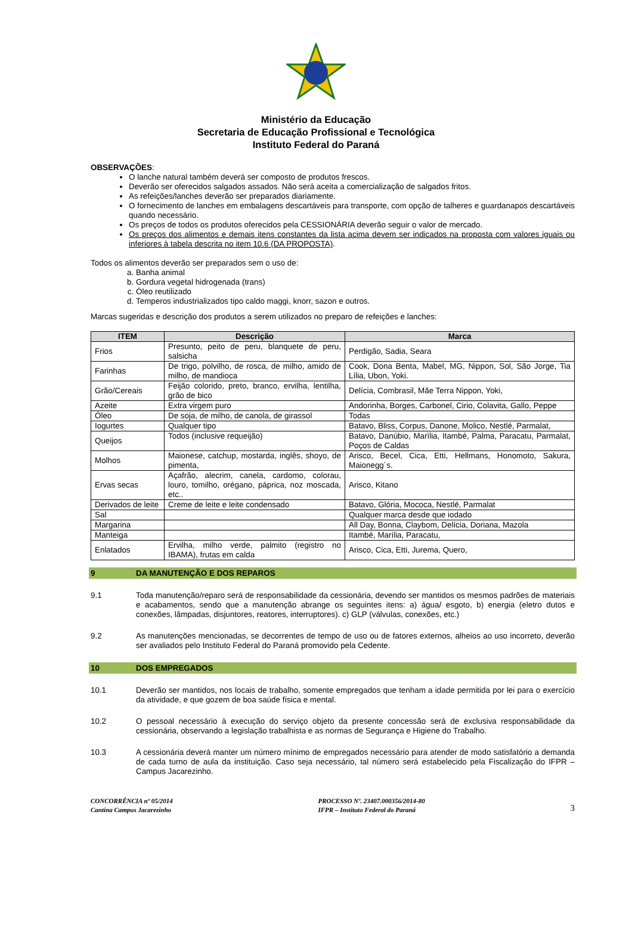Ministério da Educação
Secretaria de Educação Profissional e Tecnológica
Instituto Federal do Paraná
OBSERVAÇÕES:
O lanche natural também deverá ser composto de produtos frescos.
Deverão ser oferecidos salgados assados. Não será aceita a comercialização de salgados fritos.
As refeições/lanches deverão ser preparados diariamente.
O fornecimento de lanches em embalagens descartáveis para transporte, com opção de talheres e guardanapos descartáveis quando necessário.
Os preços de todos os produtos oferecidos pela CESSIONÁRIA deverão seguir o valor de mercado.
Os preços dos alimentos e demais itens constantes da lista acima devem ser indicados na proposta com valores iguais ou inferiores à tabela descrita no item 10.6 (DA PROPOSTA).
Todos os alimentos deverão ser preparados sem o uso de:
a. Banha animal
b. Gordura vegetal hidrogenada (trans)
c. Óleo reutilizado
d. Temperos industrializados tipo caldo maggi, knorr, sazon e outros.
Marcas sugeridas e descrição dos produtos a serem utilizados no preparo de refeições e lanches:
| ITEM | Descrição | Marca |
| --- | --- | --- |
| Frios | Presunto, peito de peru, blanquete de peru, salsicha | Perdigão, Sadia, Seara |
| Farinhas | De trigo, polvilho, de rosca, de milho, amido de milho, de mandioca | Cook, Dona Benta, Mabel, MG, Nippon, Sol, São Jorge, Tia Lília, Ubon, Yoki. |
| Grão/Cereais | Feijão colorido, preto, branco, ervilha, lentilha, grão de bico | Delícia, Combrasil, Mãe Terra Nippon, Yoki, |
| Azeite | Extra virgem puro | Andorinha, Borges, Carbonel, Cirio, Colavita, Gallo, Peppe |
| Óleo | De soja, de milho, de canola, de girassol | Todas |
| Iogurtes | Qualquer tipo | Batavo, Bliss, Corpus, Danone, Molico, Nestlé, Parmalat, |
| Queijos | Todos (inclusive requeijão) | Batavo, Danúbio, Marília, Itambé, Palma, Paracatu, Parmalat, Poços de Caldas |
| Molhos | Maionese, catchup, mostarda, inglês, shoyo, de pimenta, | Arisco, Becel, Cica, Etti, Hellmans, Honomoto, Sakura, Maionegg´s. |
| Ervas secas | Açafrão, alecrim, canela, cardomo, colorau, louro, tomilho, orégano, páprica, noz moscada, etc.. | Arisco, Kitano |
| Derivados de leite | Creme de leite e leite condensado | Batavo, Glória, Mococa, Nestlé, Parmalat |
| Sal | | Qualquer marca desde que iodado |
| Margarina | | All Day, Bonna, Claybom, Delícia, Doriana, Mazola |
| Manteiga | | Itambé, Marília, Paracatu, |
| Enlatados | Ervilha, milho verde, palmito (registro no IBAMA), frutas em calda | Arisco, Cica, Etti, Jurema, Quero, |
9 DA MANUTENÇÃO E DOS REPAROS
9.1 Toda manutenção/reparo será de responsabilidade da cessionária, devendo ser mantidos os mesmos padrões de materiais e acabamentos, sendo que a manutenção abrange os seguintes itens: a) água/ esgoto, b) energia (eletro dutos e conexões, lâmpadas, disjuntores, reatores, interruptores). c) GLP (válvulas, conexões, etc.)
9.2 As manutenções mencionadas, se decorrentes de tempo de uso ou de fatores externos, alheios ao uso incorreto, deverão ser avaliados pelo Instituto Federal do Paraná promovido pela Cedente.
10 DOS EMPREGADOS
10.1 Deverão ser mantidos, nos locais de trabalho, somente empregados que tenham a idade permitida por lei para o exercício da atividade, e que gozem de boa saúde física e mental.
10.2 O pessoal necessário à execução do serviço objeto da presente concessão será de exclusiva responsabilidade da cessionária, observando a legislação trabalhista e as normas de Segurança e Higiene do Trabalho.
10.3 A cessionária deverá manter um número mínimo de empregados necessário para atender de modo satisfatório a demanda de cada turno de aula da instituição. Caso seja necessário, tal número será estabelecido pela Fiscalização do IFPR – Campus Jacarezinho.
CONCORRÊNCIA nº 05/2014
Cantina Campus Jacarezinho
PROCESSO Nº. 23407.000356/2014-80
IFPR – Instituto Federal do Paraná
3